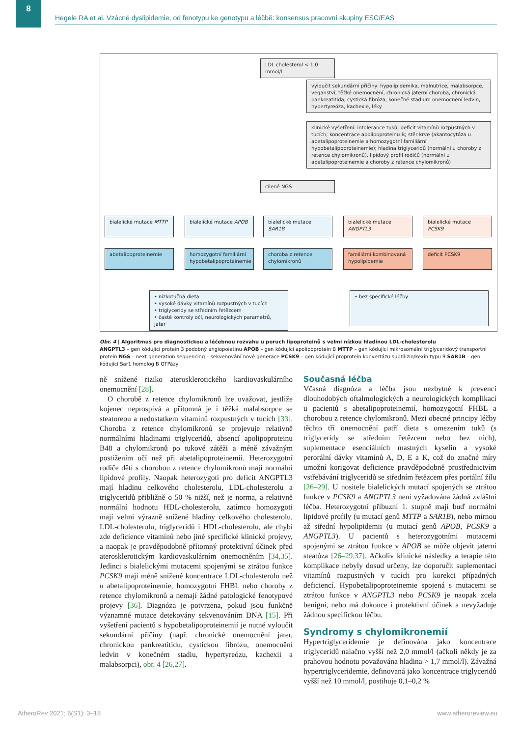8
Hegele RA et al. Vzácné dyslipidemie, od fenotypu ke genotypu a léčbě: konsensus pracovní skupiny ESC/EAS
LDL cholesterol < 1,0 mmol/l
vyloučit sekundární příčiny: hypolipidemika, malnutrice, malabsorpce, veganství, těžké onemocnění, chronická jaterní choroba, chronická pankreatitida, cystická fibróza, konečné stadium onemocnění ledvin, hypertyreóza, kachexie, léky
klinické vyšetření: intolerance tuků; deficit vitamínů rozpustných v tucích; koncentrace apolipoproteinu B; stěr krve (akantocytóza u abetalipoproteinemie a homozygotní familiární hypobetalipoproteinemie); hladina triglyceridů (normální u choroby z retence chylomikronů), lipidový profil rodičů (normální u abetalipoproteinemie a choroby z retence chylomikronů)
cílené NGS
bialelické mutace MTTP bialelické mutace APOB bialelické mutace SAR1B
bialelické mutace ANGPTL3
bialelické mutace PCSK9
abetalipoproteinemie
homozygotní familiární hypobetalipoproteinemie
choroba z retence chylomikronů
familiární kombinovaná hypolipidemie
deficit PCSK9
• nízkotučná dieta
• vysoké dávky vitamínů rozpustných v tucích
• triglyceridy se středním řetězcem
• časté kontroly očí, neurologických parametrů, jater
• bez specifické léčby
Obr. 4 | Algoritmus pro diagnostickou a léčebnou rozvahu u poruch lipoproteinů s velmi nízkou hladinou LDL-cholesterolu
ANGPTL3 – gen kódující protein 3 podobný angiopoietinu APOB – gen kódující apolipoprotein B MTTP – gen kódující mikrosomální triglyceridový transportní protein NGS – next generation sequencing – sekvenování nové generace PCSK9 – gen kódující proprotein konvertázu subtilizin/kexin typu 9 SAR1B – gen kódující Sar1 homolog B GTPázy
ně snížené riziko aterosklerotického kardiovaskulárního onemocnění [28].
O chorobě z retence chylomikronů lze uvažovat, jestliže kojenec neprospívá a přítomná je i těžká malabsorpce se steatoreou a nedostatkem vitamínů rozpustných v tucích [33]. Choroba z retence chylomikronů se projevuje relativně normálními hladinami triglyceridů, absencí apolipoproteinu B48 a chylomikronů po tukové zátěži a méně závažným postižením očí než při abetalipoproteinemii. Heterozygotní rodiče dětí s chorobou z retence chylomikronů mají normální lipidové profily. Naopak heterozygoti pro deficit ANGPTL3 mají hladinu celkového cholesterolu, LDL-cholesterolu a triglyceridů přibližně o 50 % nižší, než je norma, a relativně normální hodnotu HDL-cholesterolu, zatímco homozygoti mají velmi výrazně snížené hladiny celkového cholesterolu, LDL-cholesterolu, triglyceridů i HDL-cholesterolu, ale chybí zde deficience vitamínů nebo jiné specifické klinické projevy, a naopak je pravděpodobně přítomný protektivní účinek před aterosklerotickým kardiovaskulárním onemocněním [34,35]. Jedinci s bialelickými mutacemi spojenými se ztrátou funkce PCSK9 mají méně snížené koncentrace LDL-cholesterolu než u abetalipoproteinemie, homozygotní FHBL nebo choroby z retence chylomikronů a nemají žádné patologické fenotypové projevy [36]. Diagnóza je potvrzena, pokud jsou funkčně významné mutace detekovány sekvenováním DNA [15]. Při vyšetření pacientů s hypobetalipoproteinemií je nutné vyloučit sekundární příčiny (např. chronické onemocnění jater, chronickou pankreatitidu, cystickou fibrózu, onemocnění ledvin v konečném stadiu, hypertyreózu, kachexii a malabsorpci), obr. 4 [26,27].
Současná léčba
Včasná diagnóza a léčba jsou nezbytné k prevenci dlouhodobých oftalmologických a neurologických komplikací u pacientů s abetalipoproteinemií, homozygotní FHBL a chorobou z retence chylomikronů. Mezi obecné principy léčby těchto tří onemocnění patří dieta s omezením tuků (s triglyceridy se středním řetězcem nebo bez nich), suplementace esenciálních mastných kyselin a vysoké perorální dávky vitamínů A, D, E a K, což do značné míry umožní korigovat deficience pravděpodobně prostřednictvím vstřebávání triglyceridů se středním řetězcem přes portální žílu [26–29]. U nositele bialelických mutací spojených se ztrátou funkce v PCSK9 a ANGPTL3 není vyžadována žádná zvláštní léčba. Heterozygotní příbuzní 1. stupně mají buď normální lipidové profily (u mutací genů MTTP a SAR1B), nebo mírnou až střední hypolipidemii (u mutací genů APOB, PCSK9 a ANGPTL3). U pacientů s heterozygotními mutacemi spojenými se ztrátou funkce v APOB se může objevit jaterní steatóza [26–29,37]. Ačkoliv klinické následky a terapie této komplikace nebyly dosud určeny, lze doporučit suplementaci vitamínů rozpustných v tucích pro korekci případných deficiencí. Hypobetalipoproteinemie spojená s mutacemi se ztrátou funkce v ANGPTL3 nebo PCSK9 je naopak zcela benigní, nebo má dokonce i protektivní účinek a nevyžaduje žádnou specifickou léčbu.
Syndromy s chylomikronemií
Hypertriglyceridemie je definována jako koncentrace triglyceridů nalačno vyšší než 2,0 mmol/l (ačkoli někdy je za prahovou hodnotu považována hladina > 1,7 mmol/l). Závažná hypertriglyceridemie, definovaná jako koncentrace triglyceridů vyšší než 10 mmol/l, postihuje 0,1–0,2 %
AtheroRev 2021; 6(S1): 3–18 www.atheroreview.eu